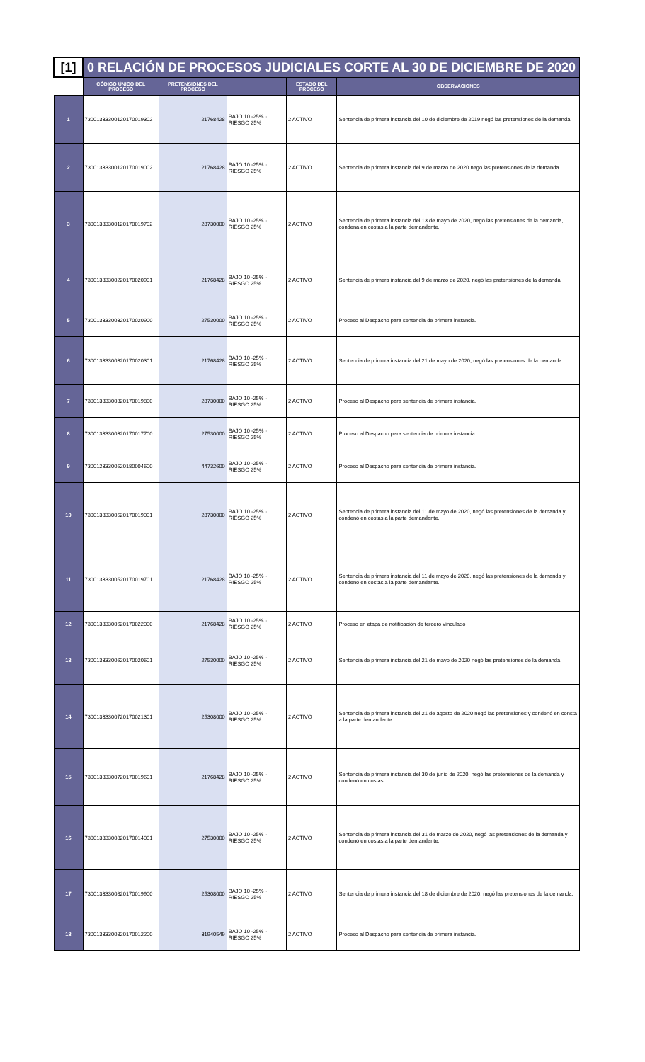| [1] | 0 RELACIÓN DE PROCESOS JUDICIALES CORTE AL 30 DE DICIEMBRE DE 2020 | | | | |
| --- | --- | --- | --- | --- | --- |
| | CÓDIGO ÚNICO DEL PROCESO | PRETENSIONES DEL PROCESO | | ESTADO DEL PROCESO | OBSERVACIONES |
| 1 | 73001333300120170019302 | 21768428 | BAJO 10 -25% - RIESGO 25% | 2 ACTIVO | Sentencia de primera instancia del 10 de diciembre de 2019 negó las pretensiones de la demanda. |
| 2 | 73001333300120170019002 | 21768428 | BAJO 10 -25% - RIESGO 25% | 2 ACTIVO | Sentencia de primera instancia del 9 de marzo de 2020 negó las pretensiones de la demanda. |
| 3 | 73001333300120170019702 | 28730000 | BAJO 10 -25% - RIESGO 25% | 2 ACTIVO | Sentencia de primera instancia del 13 de mayo de 2020, negó las pretensiones de la demanda, condena en costas a la parte demandante. |
| 4 | 73001333300220170020901 | 21768428 | BAJO 10 -25% - RIESGO 25% | 2 ACTIVO | Sentencia de primera instancia del 9 de marzo de 2020, negó las pretensiones de la demanda. |
| 5 | 73001333300320170020900 | 27530000 | BAJO 10 -25% - RIESGO 25% | 2 ACTIVO | Proceso al Despacho para sentencia de primera instancia. |
| 6 | 73001333300320170020301 | 21768428 | BAJO 10 -25% - RIESGO 25% | 2 ACTIVO | Sentencia de primera instancia del 21 de mayo de 2020, negó las pretensiones de la demanda. |
| 7 | 73001333300320170019800 | 28730000 | BAJO 10 -25% - RIESGO 25% | 2 ACTIVO | Proceso al Despacho para sentencia de primera instancia. |
| 8 | 73001333300320170017700 | 27530000 | BAJO 10 -25% - RIESGO 25% | 2 ACTIVO | Proceso al Despacho para sentencia de primera instancia. |
| 9 | 73001233300520180004600 | 44732600 | BAJO 10 -25% - RIESGO 25% | 2 ACTIVO | Proceso al Despacho para sentencia de primera instancia. |
| 10 | 73001333300520170019001 | 28730000 | BAJO 10 -25% - RIESGO 25% | 2 ACTIVO | Sentencia de primera instancia del 11 de mayo de 2020, negó las pretensiones de la demanda y condenó en costas a la parte demandante. |
| 11 | 73001333300520170019701 | 21768428 | BAJO 10 -25% - RIESGO 25% | 2 ACTIVO | Sentencia de primera instancia del 11 de mayo de 2020, negó las pretensiones de la demanda y condenó en costas a la parte demandante. |
| 12 | 73001333300620170022000 | 21768428 | BAJO 10 -25% - RIESGO 25% | 2 ACTIVO | Proceso en etapa de notificación de tercero vínculado |
| 13 | 73001333300620170020601 | 27530000 | BAJO 10 -25% - RIESGO 25% | 2 ACTIVO | Sentencia de primera instancia del 21 de mayo de 2020 negó las pretensiones de la demanda. |
| 14 | 73001333300720170021301 | 25308000 | BAJO 10 -25% - RIESGO 25% | 2 ACTIVO | Sentencia de primera instancia del 21 de agosto de 2020 negó las pretensiones y condenó en consta a la parte demandante. |
| 15 | 73001333300720170019601 | 21768428 | BAJO 10 -25% - RIESGO 25% | 2 ACTIVO | Sentencia de primera instancia del 30 de junio de 2020, negó las pretensiones de la demanda y condenó en costas. |
| 16 | 73001333300820170014001 | 27530000 | BAJO 10 -25% - RIESGO 25% | 2 ACTIVO | Sentencia de primera instancia del 31 de marzo de 2020, negó las pretensiones de la demanda y condenó en costas a la parte demandante. |
| 17 | 73001333300820170019900 | 25308000 | BAJO 10 -25% - RIESGO 25% | 2 ACTIVO | Sentencia de primera instancia del 18 de diciembre de 2020, negó las pretensiones de la demanda. |
| 18 | 73001333300820170012200 | 31940549 | BAJO 10 -25% - RIESGO 25% | 2 ACTIVO | Proceso al Despacho para sentencia de primera instancia. |